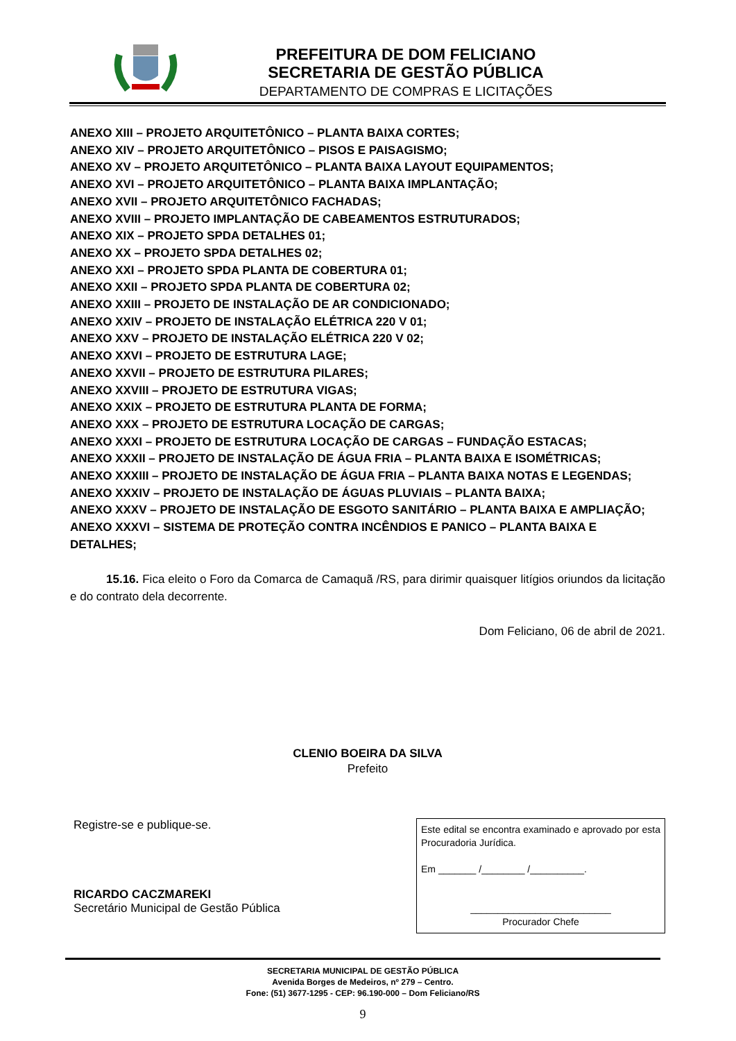PREFEITURA DE DOM FELICIANO
SECRETARIA DE GESTÃO PÚBLICA
DEPARTAMENTO DE COMPRAS E LICITAÇÕES
ANEXO XIII – PROJETO ARQUITETÔNICO – PLANTA BAIXA CORTES;
ANEXO XIV – PROJETO ARQUITETÔNICO – PISOS E PAISAGISMO;
ANEXO XV – PROJETO ARQUITETÔNICO – PLANTA BAIXA LAYOUT EQUIPAMENTOS;
ANEXO XVI – PROJETO ARQUITETÔNICO – PLANTA BAIXA IMPLANTAÇÃO;
ANEXO XVII – PROJETO ARQUITETÔNICO FACHADAS;
ANEXO XVIII – PROJETO IMPLANTAÇÃO DE CABEAMENTOS ESTRUTURADOS;
ANEXO XIX – PROJETO SPDA DETALHES 01;
ANEXO XX – PROJETO SPDA DETALHES 02;
ANEXO XXI – PROJETO SPDA PLANTA DE COBERTURA 01;
ANEXO XXII – PROJETO SPDA PLANTA DE COBERTURA 02;
ANEXO XXIII – PROJETO DE INSTALAÇÃO DE AR CONDICIONADO;
ANEXO XXIV – PROJETO DE INSTALAÇÃO ELÉTRICA 220 V 01;
ANEXO XXV – PROJETO DE INSTALAÇÃO ELÉTRICA 220 V 02;
ANEXO XXVI – PROJETO DE ESTRUTURA LAGE;
ANEXO XXVII – PROJETO DE ESTRUTURA PILARES;
ANEXO XXVIII – PROJETO DE ESTRUTURA VIGAS;
ANEXO XXIX – PROJETO DE ESTRUTURA PLANTA DE FORMA;
ANEXO XXX – PROJETO DE ESTRUTURA LOCAÇÃO DE CARGAS;
ANEXO XXXI – PROJETO DE ESTRUTURA LOCAÇÃO DE CARGAS – FUNDAÇÃO ESTACAS;
ANEXO XXXII – PROJETO DE INSTALAÇÃO DE ÁGUA FRIA – PLANTA BAIXA E ISOMÉTRICAS;
ANEXO XXXIII – PROJETO DE INSTALAÇÃO DE ÁGUA FRIA – PLANTA BAIXA NOTAS E LEGENDAS;
ANEXO XXXIV – PROJETO DE INSTALAÇÃO DE ÁGUAS PLUVIAIS – PLANTA BAIXA;
ANEXO XXXV – PROJETO DE INSTALAÇÃO DE ESGOTO SANITÁRIO – PLANTA BAIXA E AMPLIAÇÃO;
ANEXO XXXVI – SISTEMA DE PROTEÇÃO CONTRA INCÊNDIOS E PANICO – PLANTA BAIXA E DETALHES;
15.16. Fica eleito o Foro da Comarca de Camaquã /RS, para dirimir quaisquer litígios oriundos da licitação e do contrato dela decorrente.
Dom Feliciano, 06 de abril de 2021.
CLENIO BOEIRA DA SILVA
Prefeito
Registre-se e publique-se.
RICARDO CACZMAREKI
Secretário Municipal de Gestão Pública
Este edital se encontra examinado e aprovado por esta Procuradoria Jurídica.
Em _______ /________ /__________.
__________________________
Procurador Chefe
SECRETARIA MUNICIPAL DE GESTÃO PÚBLICA
Avenida Borges de Medeiros, nº 279 – Centro.
Fone: (51) 3677-1295 - CEP: 96.190-000 – Dom Feliciano/RS
9